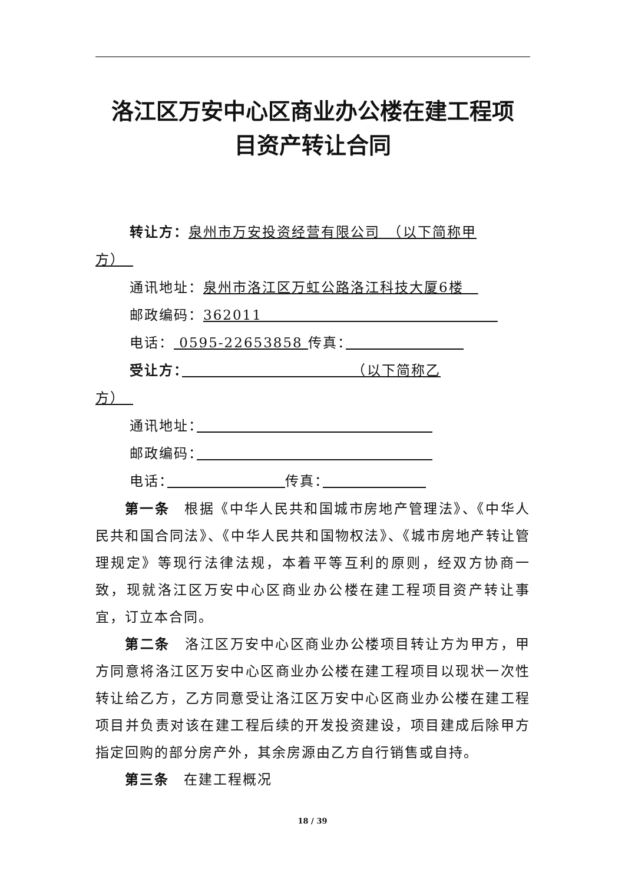洛江区万安中心区商业办公楼在建工程项
目资产转让合同
转让方：泉州市万安投资经营有限公司　（以下简称甲
方）　
通讯地址：泉州市洛江区万虹公路洛江科技大厦6楼　
邮政编码：362011　　　　　　　　　　　　　　　　
电话： 0595-22653858 传真：　　　　　　　　
受让方：　　　　　　　　　　　　（以下简称乙
方）　
通讯地址：　　　　　　　　　　　　　　　　
邮政编码：　　　　　　　　　　　　　　　　
电话：　　　　　　　　 传真：　　　　　　　
第一条　根据《中华人民共和国城市房地产管理法》、《中华人民共和国合同法》、《中华人民共和国物权法》、《城市房地产转让管理规定》等现行法律法规，本着平等互利的原则，经双方协商一致，现就洛江区万安中心区商业办公楼在建工程项目资产转让事宜，订立本合同。
第二条　洛江区万安中心区商业办公楼项目转让方为甲方，甲方同意将洛江区万安中心区商业办公楼在建工程项目以现状一次性转让给乙方，乙方同意受让洛江区万安中心区商业办公楼在建工程项目并负责对该在建工程后续的开发投资建设，项目建成后除甲方指定回购的部分房产外，其余房源由乙方自行销售或自持。
第三条　在建工程概况
18 / 39